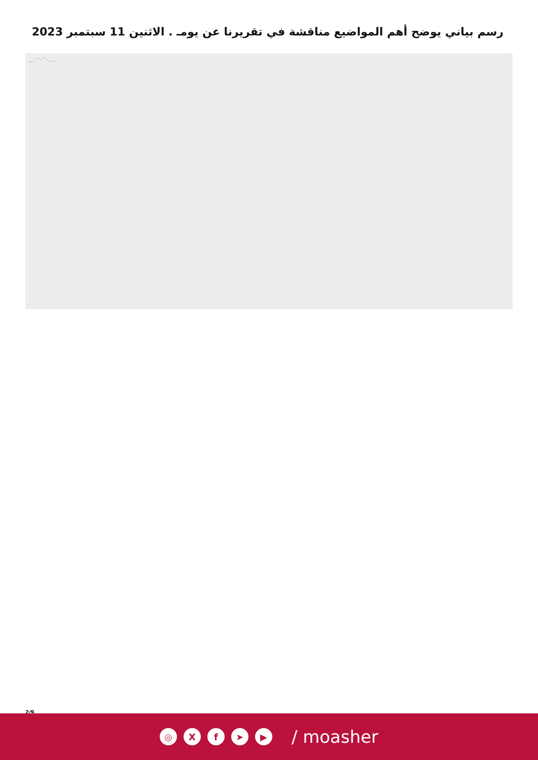رسم بياني يوضح أهم المواضيع مناقشة في تقريرنا عن يومـ . الاثنين 11 سبتمبر 2023
2/9
◎ X f ➤ ▶
/ moasher